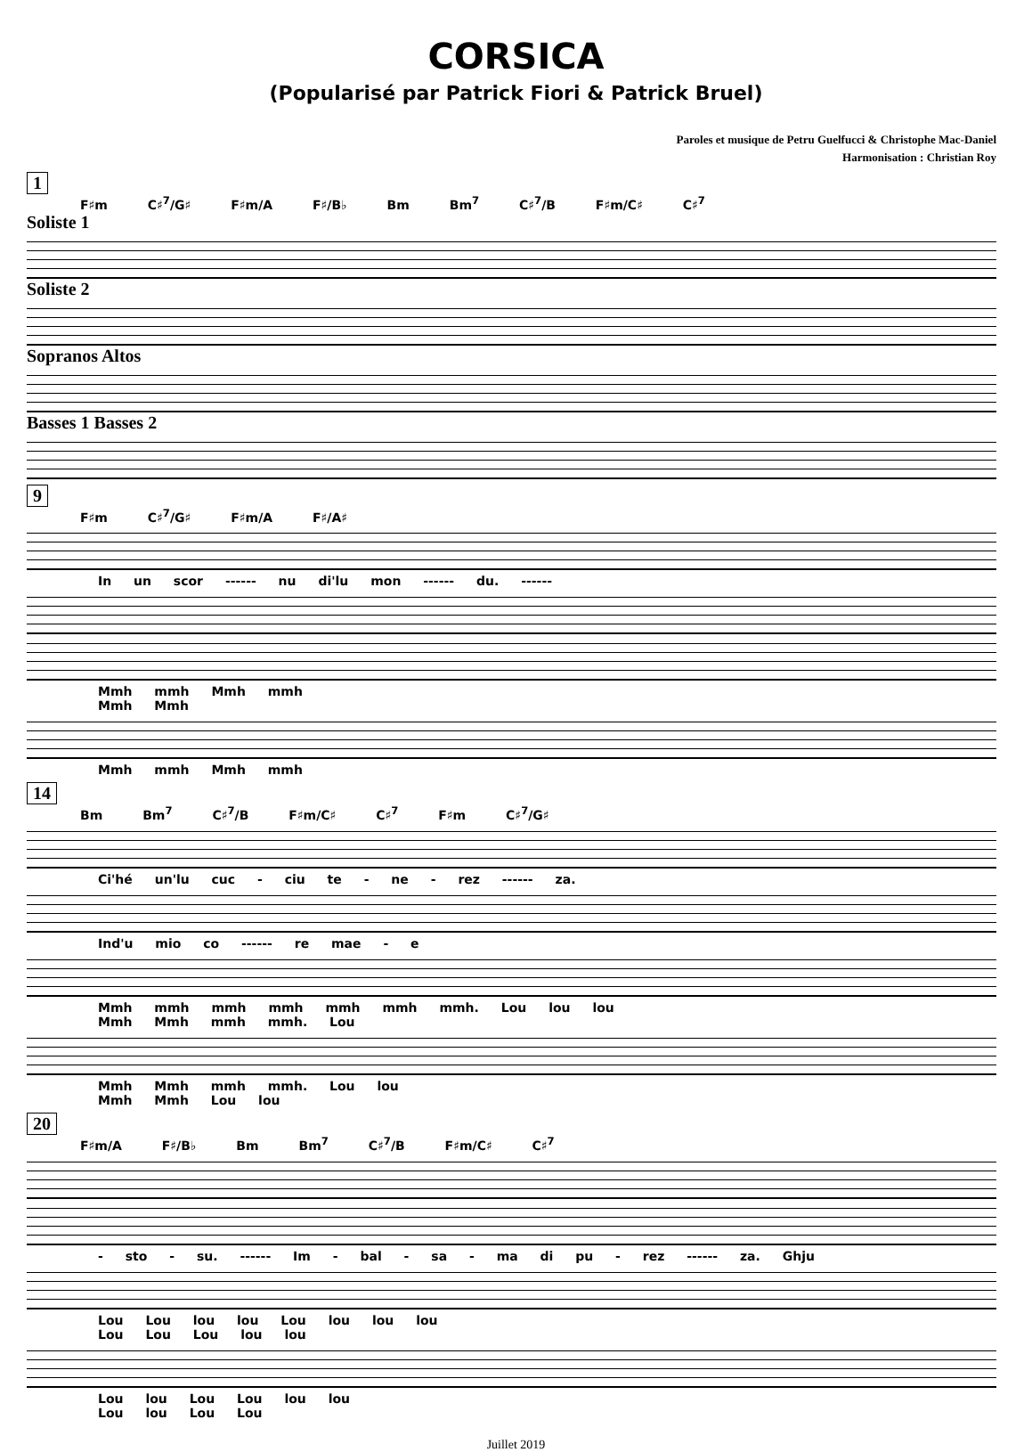CORSICA
(Popularisé par Patrick Fiori & Patrick Bruel)
Paroles et musique de Petru Guelfucci & Christophe Mac-Daniel
Harmonisation : Christian Roy
1
F♯m C♯<sup>7</sup>/G♯ F♯m/A F♯/B♭ Bm Bm<sup>7</sup> C♯<sup>7</sup>/B F♯m/C♯ C♯<sup>7</sup>
Soliste 1
Soliste 2
Sopranos Altos
Basses 1 Basses 2
9
F♯m C♯<sup>7</sup>/G♯ F♯m/A F♯/A♯
In un scor ------ nu di'lu mon ------ du. ------
Mmh mmh Mmh mmh
Mmh Mmh
Mmh mmh Mmh mmh
14
Bm Bm<sup>7</sup> C♯<sup>7</sup>/B F♯m/C♯ C♯<sup>7</sup> F♯m C♯<sup>7</sup>/G♯
Ci'hé un'lu cuc - ciu te - ne - rez ------ za.
Ind'u mio co ------ re mae - e
Mmh mmh mmh mmh mmh mmh mmh. Lou lou lou
Mmh Mmh mmh mmh. Lou
Mmh Mmh mmh mmh. Lou lou
Mmh Mmh Lou lou
20
F♯m/A F♯/B♭ Bm Bm<sup>7</sup> C♯<sup>7</sup>/B F♯m/C♯ C♯<sup>7</sup>
- sto - su. ------ Im - bal - sa - ma di pu - rez ------ za. Ghju
Lou Lou lou lou Lou lou lou lou
Lou Lou Lou lou lou
Lou lou Lou Lou lou lou
Lou lou Lou Lou
Juillet 2019